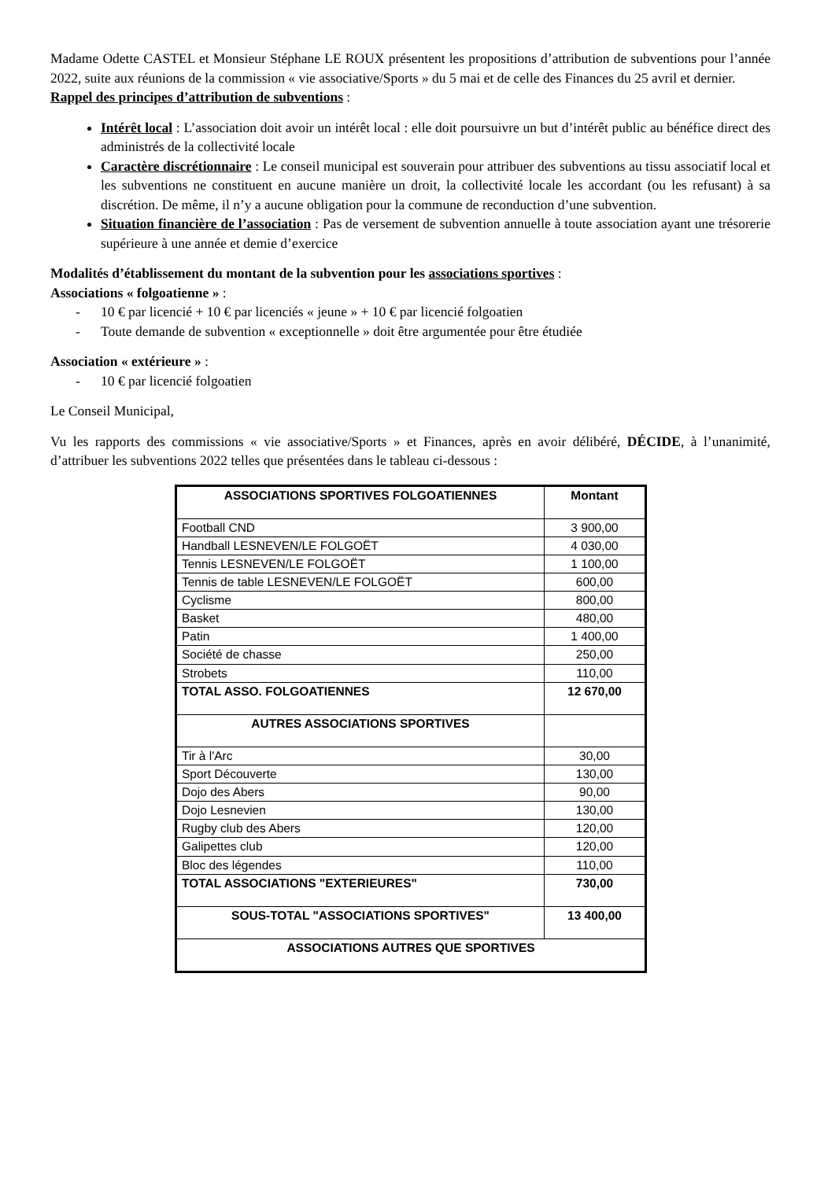Madame Odette CASTEL et Monsieur Stéphane LE ROUX présentent les propositions d’attribution de subventions pour l’année 2022, suite aux réunions de la commission « vie associative/Sports » du 5 mai et de celle des Finances du 25 avril et dernier.
Rappel des principes d’attribution de subventions :
Intérêt local : L’association doit avoir un intérêt local : elle doit poursuivre un but d’intérêt public au bénéfice direct des administrés de la collectivité locale
Caractère discrétionnaire : Le conseil municipal est souverain pour attribuer des subventions au tissu associatif local et les subventions ne constituent en aucune manière un droit, la collectivité locale les accordant (ou les refusant) à sa discrétion. De même, il n’y a aucune obligation pour la commune de reconduction d’une subvention.
Situation financière de l’association : Pas de versement de subvention annuelle à toute association ayant une trésorerie supérieure à une année et demie d’exercice
Modalités d’établissement du montant de la subvention pour les associations sportives :
Associations « folgoatienne » :
- 10 € par licencié + 10 € par licenciés « jeune » + 10 € par licencié folgoatien
- Toute demande de subvention « exceptionnelle » doit être argumentée pour être étudiée
Association « extérieure » :
- 10 € par licencié folgoatien
Le Conseil Municipal,
Vu les rapports des commissions « vie associative/Sports » et Finances, après en avoir délibéré, DÉCIDE, à l’unanimité, d’attribuer les subventions 2022 telles que présentées dans le tableau ci-dessous :
| ASSOCIATIONS SPORTIVES FOLGOATIENNES | Montant |
| --- | --- |
| Football CND | 3 900,00 |
| Handball LESNEVEN/LE FOLGOËT | 4 030,00 |
| Tennis LESNEVEN/LE FOLGOËT | 1 100,00 |
| Tennis de table LESNEVEN/LE FOLGOËT | 600,00 |
| Cyclisme | 800,00 |
| Basket | 480,00 |
| Patin | 1 400,00 |
| Société de chasse | 250,00 |
| Strobets | 110,00 |
| TOTAL ASSO. FOLGOATIENNES | 12 670,00 |
| AUTRES ASSOCIATIONS SPORTIVES | |
| Tir à l'Arc | 30,00 |
| Sport Découverte | 130,00 |
| Dojo des Abers | 90,00 |
| Dojo Lesnevien | 130,00 |
| Rugby club des Abers | 120,00 |
| Galipettes club | 120,00 |
| Bloc des légendes | 110,00 |
| TOTAL ASSOCIATIONS "EXTERIEURES" | 730,00 |
| SOUS-TOTAL "ASSOCIATIONS SPORTIVES" | 13 400,00 |
| ASSOCIATIONS AUTRES QUE SPORTIVES | |